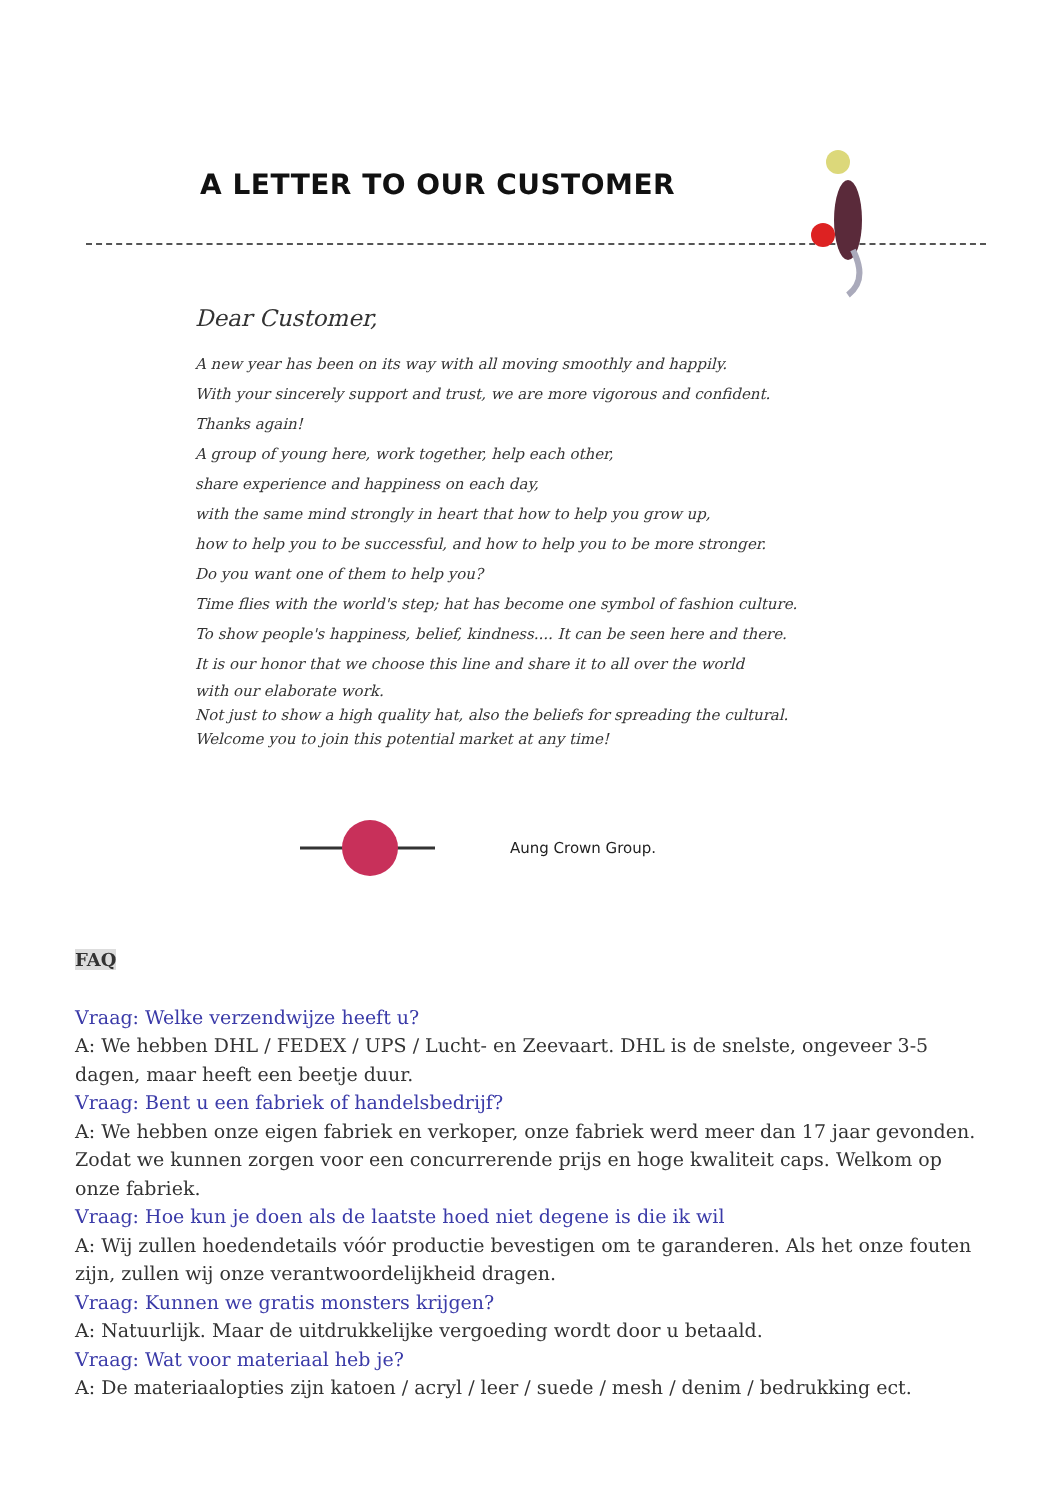A LETTER TO OUR CUSTOMER
Dear Customer,
A new year has been on its way with all moving smoothly and happily.
With your sincerely support and trust, we are more vigorous and confident.
Thanks again!
A group of young here, work together, help each other,
share experience and happiness on each day,
with the same mind strongly in heart that how to help you grow up,
how to help you to be successful, and how to help you to be more stronger.
Do you want one of them to help you?
Time flies with the world's step; hat has become one symbol of fashion culture.
To show people's happiness, belief, kindness.... It can be seen here and there.
It is our honor that we choose this line and share it to all over the world
with our elaborate work.
Not just to show a high quality hat, also the beliefs for spreading the cultural.
Welcome you to join this potential market at any time!
Aung Crown Group.
FAQ
Vraag: Welke verzendwijze heeft u?
A: We hebben DHL / FEDEX / UPS / Lucht- en Zeevaart. DHL is de snelste, ongeveer 3-5 dagen, maar heeft een beetje duur.
Vraag: Bent u een fabriek of handelsbedrijf?
A: We hebben onze eigen fabriek en verkoper, onze fabriek werd meer dan 17 jaar gevonden. Zodat we kunnen zorgen voor een concurrerende prijs en hoge kwaliteit caps. Welkom op onze fabriek.
Vraag: Hoe kun je doen als de laatste hoed niet degene is die ik wil
A: Wij zullen hoedendetails vóór productie bevestigen om te garanderen. Als het onze fouten zijn, zullen wij onze verantwoordelijkheid dragen.
Vraag: Kunnen we gratis monsters krijgen?
A: Natuurlijk. Maar de uitdrukkelijke vergoeding wordt door u betaald.
Vraag: Wat voor materiaal heb je?
A: De materiaalopties zijn katoen / acryl / leer / suede / mesh / denim / bedrukking ect.